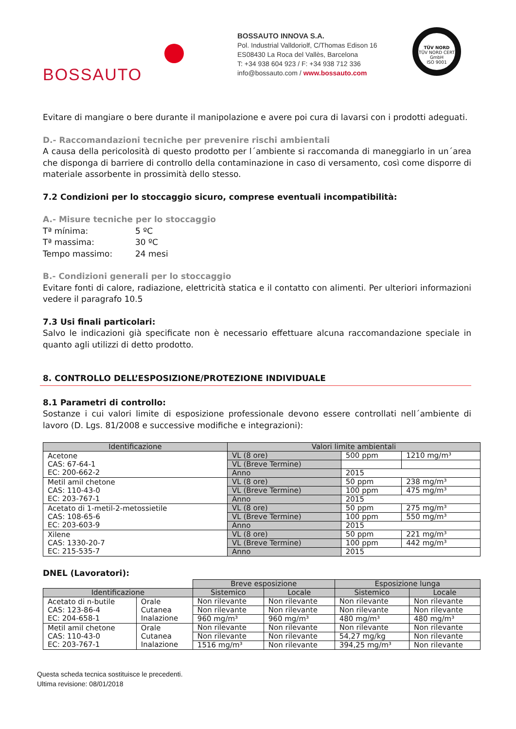BOSSAUTO
BOSSAUTO INNOVA S.A.
Pol. Industrial Valldoriolf, C/Thomas Edison 16
ES08430 La Roca del Vallès, Barcelona
T: +34 938 604 923 / F: +34 938 712 336
info@bossauto.com / www.bossauto.com
TÜV NORD
TÜV NORD CERT GmbH
ISO 9001
Evitare di mangiare o bere durante il manipolazione e avere poi cura di lavarsi con i prodotti adeguati.
D.- Raccomandazioni tecniche per prevenire rischi ambientali
A causa della pericolosità di questo prodotto per l´ambiente si raccomanda di maneggiarlo in un´area che disponga di barriere di controllo della contaminazione in caso di versamento, così come disporre di materiale assorbente in prossimità dello stesso.
7.2 Condizioni per lo stoccaggio sicuro, comprese eventuali incompatibilità:
A.- Misure tecniche per lo stoccaggio
| Tª mínima: | 5 ºC |
| Tª massima: | 30 ºC |
| Tempo massimo: | 24 mesi |
B.- Condizioni generali per lo stoccaggio
Evitare fonti di calore, radiazione, elettricità statica e il contatto con alimenti. Per ulteriori informazioni vedere il paragrafo 10.5
7.3 Usi finali particolari:
Salvo le indicazioni già specificate non è necessario effettuare alcuna raccomandazione speciale in quanto agli utilizzi di detto prodotto.
8. CONTROLLO DELL’ESPOSIZIONE/PROTEZIONE INDIVIDUALE
8.1 Parametri di controllo:
Sostanze i cui valori limite di esposizione professionale devono essere controllati nell´ambiente di lavoro (D. Lgs. 81/2008 e successive modifiche e integrazioni):
| Identificazione | Valori limite ambientali | | |
| --- | --- | --- | --- |
| Acetone CAS: 67-64-1 EC: 200-662-2 | VL (8 ore) | 500 ppm | 1210 mg/m³ |
| | VL (Breve Termine) | | |
| | Anno | 2015 | |
| Metil amil chetone CAS: 110-43-0 EC: 203-767-1 | VL (8 ore) | 50 ppm | 238 mg/m³ |
| | VL (Breve Termine) | 100 ppm | 475 mg/m³ |
| | Anno | 2015 | |
| Acetato di 1-metil-2-metossietile CAS: 108-65-6 EC: 203-603-9 | VL (8 ore) | 50 ppm | 275 mg/m³ |
| | VL (Breve Termine) | 100 ppm | 550 mg/m³ |
| | Anno | 2015 | |
| Xilene CAS: 1330-20-7 EC: 215-535-7 | VL (8 ore) | 50 ppm | 221 mg/m³ |
| | VL (Breve Termine) | 100 ppm | 442 mg/m³ |
| | Anno | 2015 | |
DNEL (Lavoratori):
| | | Breve esposizione | | Esposizione lunga | |
| Identificazione | | Sistemico | Locale | Sistemico | Locale |
| Acetato di n-butile CAS: 123-86-4 EC: 204-658-1 | Orale Cutanea Inalazione | Non rilevante | Non rilevante | Non rilevante | Non rilevante |
| | | Non rilevante | Non rilevante | Non rilevante | Non rilevante |
| | | 960 mg/m³ | 960 mg/m³ | 480 mg/m³ | 480 mg/m³ |
| Metil amil chetone CAS: 110-43-0 EC: 203-767-1 | Orale Cutanea Inalazione | Non rilevante | Non rilevante | Non rilevante | Non rilevante |
| | | Non rilevante | Non rilevante | 54,27 mg/kg | Non rilevante |
| | | 1516 mg/m³ | Non rilevante | 394,25 mg/m³ | Non rilevante |
Questa scheda tecnica sostituisce le precedenti.
Ultima revisione: 08/01/2018